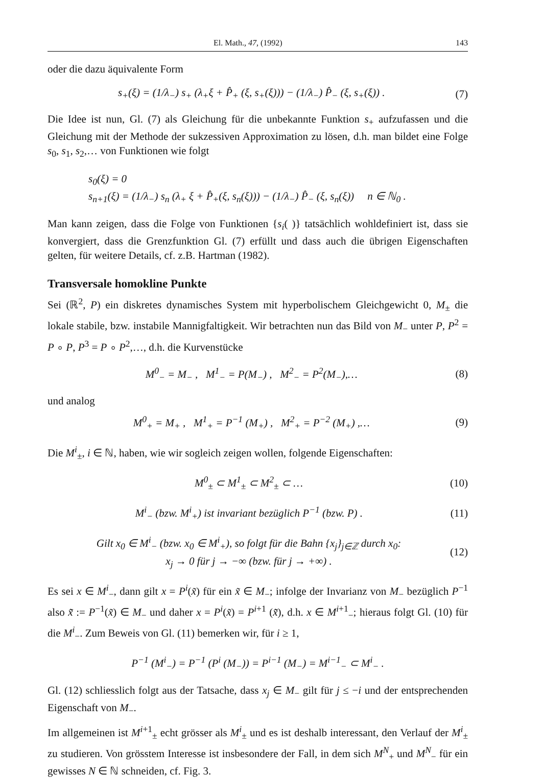El. Math., 47, (1992) 143
oder die dazu äquivalente Form
s<sub>+</sub>(ξ) = (1/λ<sub>−</sub>) s<sub>+</sub> (λ<sub>+</sub>ξ + P̂<sub>+</sub> (ξ, s<sub>+</sub>(ξ))) − (1/λ<sub>−</sub>) P̂<sub>−</sub> (ξ, s<sub>+</sub>(ξ)) .
(7)
Die Idee ist nun, Gl. (7) als Gleichung für die unbekannte Funktion s<sub>+</sub> aufzufassen und die Gleichung mit der Methode der sukzessiven Approximation zu lösen, d.h. man bildet eine Folge s<sub>0</sub>, s<sub>1</sub>, s<sub>2</sub>,… von Funktionen wie folgt
s<sub>0</sub>(ξ) = 0
s<sub>n+1</sub>(ξ) = (1/λ<sub>−</sub>) s<sub>n</sub> (λ<sub>+</sub> ξ + P̂<sub>+</sub>(ξ, s<sub>n</sub>(ξ))) − (1/λ<sub>−</sub>) P̂<sub>−</sub> (ξ, s<sub>n</sub>(ξ)) n ∈ ℕ<sub>0</sub> .
Man kann zeigen, dass die Folge von Funktionen {s<sub>i</sub>( )} tatsächlich wohldefiniert ist, dass sie konvergiert, dass die Grenzfunktion Gl. (7) erfüllt und dass auch die übrigen Eigenschaften gelten, für weitere Details, cf. z.B. Hartman (1982).
Transversale homokline Punkte
Sei (ℝ<sup>2</sup>, P) ein diskretes dynamisches System mit hyperbolischem Gleichgewicht 0, M<sub>±</sub> die lokale stabile, bzw. instabile Mannigfaltigkeit. Wir betrachten nun das Bild von M<sub>−</sub> unter P, P<sup>2</sup> = P ∘ P, P<sup>3</sup> = P ∘ P<sup>2</sup>,…, d.h. die Kurvenstücke
M<sup>0</sup><sub>−</sub> = M<sub>−</sub> , M<sup>1</sup><sub>−</sub> = P(M<sub>−</sub>) , M<sup>2</sup><sub>−</sub> = P<sup>2</sup>(M<sub>−</sub>),…
(8)
und analog
M<sup>0</sup><sub>+</sub> = M<sub>+</sub> , M<sup>1</sup><sub>+</sub> = P<sup>−1</sup> (M<sub>+</sub>) , M<sup>2</sup><sub>+</sub> = P<sup>−2</sup> (M<sub>+</sub>) ,…
(9)
Die M<sup>i</sup><sub>±</sub>, i ∈ ℕ, haben, wie wir sogleich zeigen wollen, folgende Eigenschaften:
M<sup>0</sup><sub>±</sub> ⊂ M<sup>1</sup><sub>±</sub> ⊂ M<sup>2</sup><sub>±</sub> ⊂ … (10)
M<sup>i</sup><sub>−</sub> (bzw. M<sup>i</sup><sub>+</sub>) ist invariant bezüglich P<sup>−1</sup> (bzw. P) .
(11)
Gilt x<sub>0</sub> ∈ M<sup>i</sup><sub>−</sub> (bzw. x<sub>0</sub> ∈ M<sup>i</sup><sub>+</sub>), so folgt für die Bahn {x<sub>j</sub>}<sub>j∈ℤ</sub> durch x<sub>0</sub>:
x<sub>j</sub> → 0 für j → −∞ (bzw. für j → +∞) .
(12)
Es sei x ∈ M<sup>i</sup><sub>−</sub>, dann gilt x = P<sup>i</sup>(x̃) für ein x̃ ∈ M<sub>−</sub>; infolge der Invarianz von M<sub>−</sub> bezüglich P<sup>−1</sup> also x̃̃ := P<sup>−1</sup>(x̃) ∈ M<sub>−</sub> und daher x = P<sup>i</sup>(x̃) = P<sup>i+1</sup> (x̃̃), d.h. x ∈ M<sup>i+1</sup><sub>−</sub>; hieraus folgt Gl. (10) für die M<sup>i</sup><sub>−</sub>. Zum Beweis von Gl. (11) bemerken wir, für i ≥ 1,
P<sup>−1</sup> (M<sup>i</sup><sub>−</sub>) = P<sup>−1</sup> (P<sup>i</sup> (M<sub>−</sub>)) = P<sup>i−1</sup> (M<sub>−</sub>) = M<sup>i−1</sup><sub>−</sub> ⊂ M<sup>i</sup><sub>−</sub> .
Gl. (12) schliesslich folgt aus der Tatsache, dass x<sub>j</sub> ∈ M<sub>−</sub> gilt für j ≤ −i und der entsprechenden Eigenschaft von M<sub>−</sub>.
Im allgemeinen ist M<sup>i+1</sup><sub>±</sub> echt grösser als M<sup>i</sup><sub>±</sub> und es ist deshalb interessant, den Verlauf der M<sup>i</sup><sub>±</sub> zu studieren. Von grösstem Interesse ist insbesondere der Fall, in dem sich M<sup>N</sup><sub>+</sub> und M<sup>N</sup><sub>−</sub> für ein gewisses N ∈ ℕ schneiden, cf. Fig. 3.